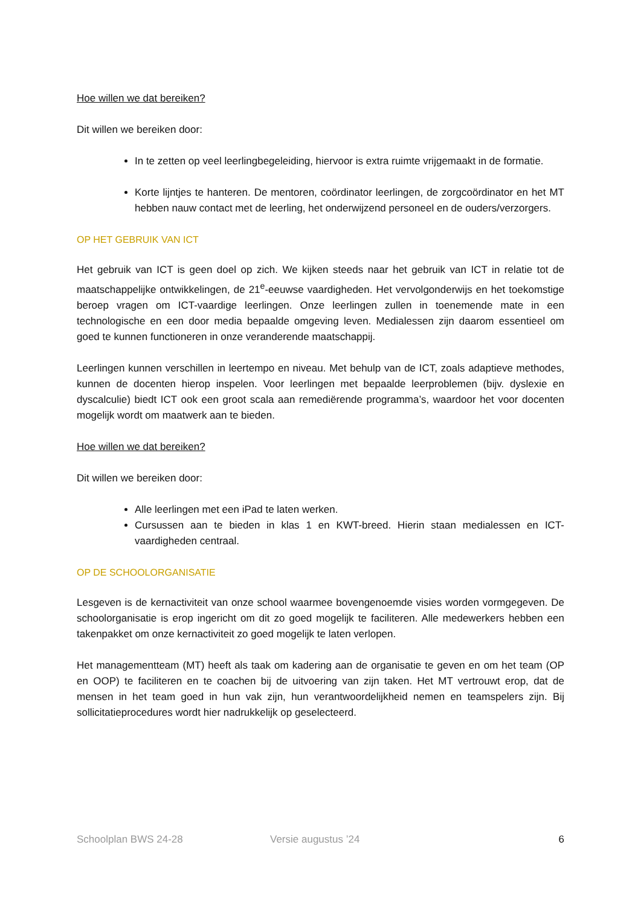Hoe willen we dat bereiken?
Dit willen we bereiken door:
In te zetten op veel leerlingbegeleiding, hiervoor is extra ruimte vrijgemaakt in de formatie.
Korte lijntjes te hanteren. De mentoren, coördinator leerlingen, de zorgcoördinator en het MT hebben nauw contact met de leerling, het onderwijzend personeel en de ouders/verzorgers.
OP HET GEBRUIK VAN ICT
Het gebruik van ICT is geen doel op zich. We kijken steeds naar het gebruik van ICT in relatie tot de maatschappelijke ontwikkelingen, de 21<sup>e</sup>-eeuwse vaardigheden. Het vervolgonderwijs en het toekomstige beroep vragen om ICT-vaardige leerlingen. Onze leerlingen zullen in toenemende mate in een technologische en een door media bepaalde omgeving leven. Medialessen zijn daarom essentieel om goed te kunnen functioneren in onze veranderende maatschappij.
Leerlingen kunnen verschillen in leertempo en niveau. Met behulp van de ICT, zoals adaptieve methodes, kunnen de docenten hierop inspelen. Voor leerlingen met bepaalde leerproblemen (bijv. dyslexie en dyscalculie) biedt ICT ook een groot scala aan remediërende programma’s, waardoor het voor docenten mogelijk wordt om maatwerk aan te bieden.
Hoe willen we dat bereiken?
Dit willen we bereiken door:
Alle leerlingen met een iPad te laten werken.
Cursussen aan te bieden in klas 1 en KWT-breed. Hierin staan medialessen en ICT-vaardigheden centraal.
OP DE SCHOOLORGANISATIE
Lesgeven is de kernactiviteit van onze school waarmee bovengenoemde visies worden vormgegeven. De schoolorganisatie is erop ingericht om dit zo goed mogelijk te faciliteren. Alle medewerkers hebben een takenpakket om onze kernactiviteit zo goed mogelijk te laten verlopen.
Het managementteam (MT) heeft als taak om kadering aan de organisatie te geven en om het team (OP en OOP) te faciliteren en te coachen bij de uitvoering van zijn taken. Het MT vertrouwt erop, dat de mensen in het team goed in hun vak zijn, hun verantwoordelijkheid nemen en teamspelers zijn. Bij sollicitatieprocedures wordt hier nadrukkelijk op geselecteerd.
Schoolplan BWS 24-28 Versie augustus ’24 6